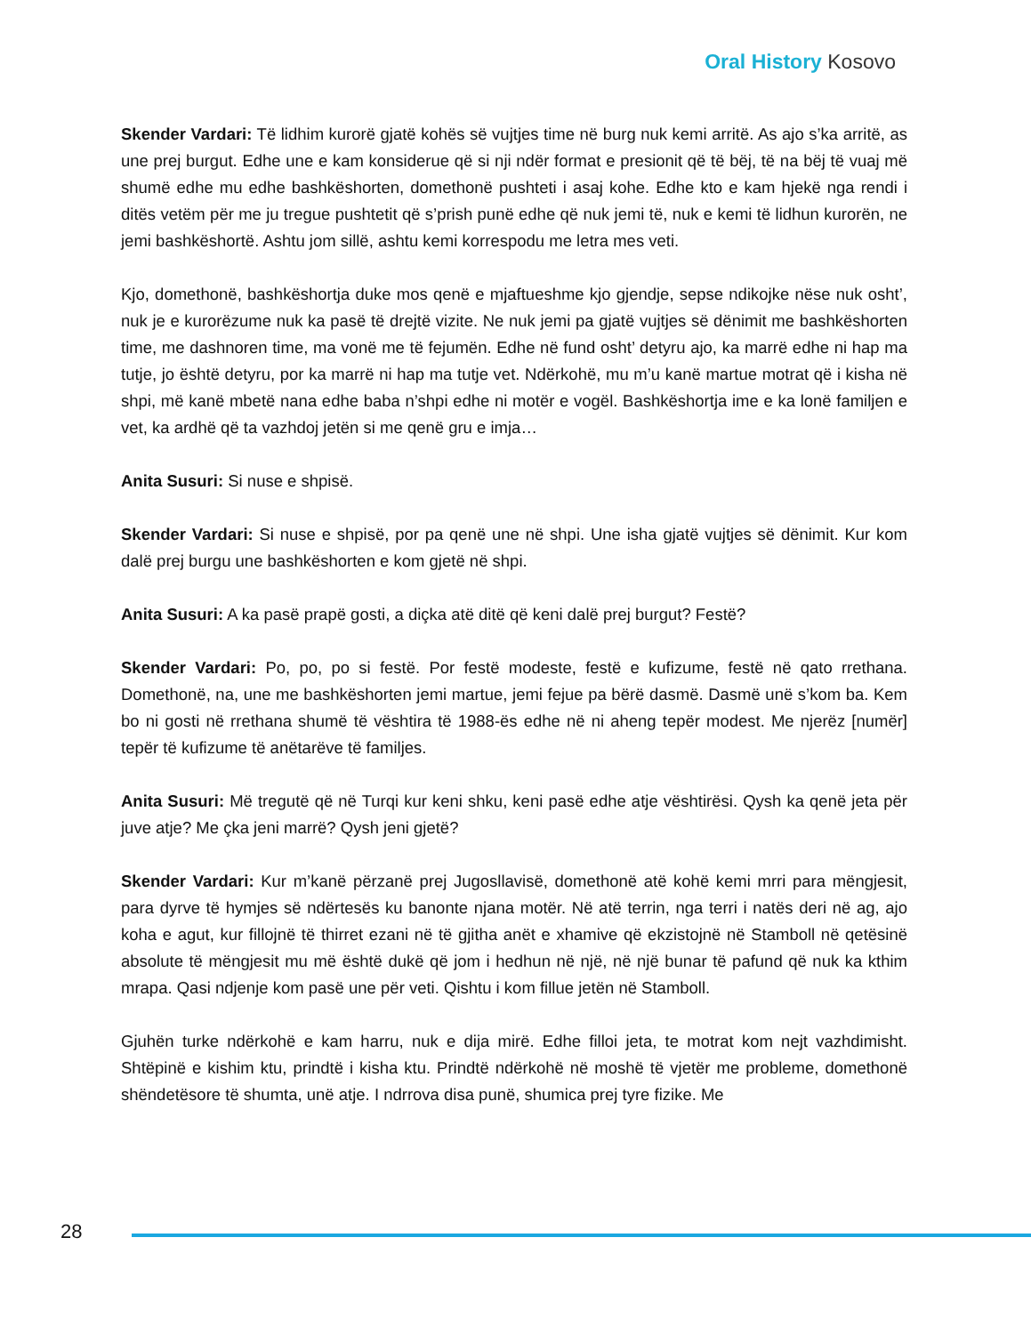Oral History Kosovo
Skender Vardari: Të lidhim kurorë gjatë kohës së vujtjes time në burg nuk kemi arritë. As ajo s’ka arritë, as une prej burgut. Edhe une e kam konsiderue që si nji ndër format e presionit që të bëj, të na bëj të vuaj më shumë edhe mu edhe bashkëshorten, domethonë pushteti i asaj kohe. Edhe kto e kam hjekë nga rendi i ditës vetëm për me ju tregue pushtetit që s’prish punë edhe që nuk jemi të, nuk e kemi të lidhun kurorën, ne jemi bashkëshortë. Ashtu jom sillë, ashtu kemi korrespodu me letra mes veti.
Kjo, domethonë, bashkëshortja duke mos qenë e mjaftueshme kjo gjendje, sepse ndikojke nëse nuk osht’, nuk je e kurorëzume nuk ka pasë të drejtë vizite. Ne nuk jemi pa gjatë vujtjes së dënimit me bashkëshorten time, me dashnoren time, ma vonë me të fejumën. Edhe në fund osht’ detyru ajo, ka marrë edhe ni hap ma tutje, jo është detyru, por ka marrë ni hap ma tutje vet. Ndërkohë, mu m’u kanë martue motrat që i kisha në shpi, më kanë mbetë nana edhe baba n’shpi edhe ni motër e vogël. Bashkëshortja ime e ka lonë familjen e vet, ka ardhë që ta vazhdoj jetën si me qenë gru e imja…
Anita Susuri: Si nuse e shpisë.
Skender Vardari: Si nuse e shpisë, por pa qenë une në shpi. Une isha gjatë vujtjes së dënimit. Kur kom dalë prej burgu une bashkëshorten e kom gjetë në shpi.
Anita Susuri: A ka pasë prapë gosti, a diçka atë ditë që keni dalë prej burgut? Festë?
Skender Vardari: Po, po, po si festë. Por festë modeste, festë e kufizume, festë në qato rrethana. Domethonë, na, une me bashkëshorten jemi martue, jemi fejue pa bërë dasmë. Dasmë unë s’kom ba. Kem bo ni gosti në rrethana shumë të vështira të 1988-ës edhe në ni aheng tepër modest. Me njerëz [numër] tepër të kufizume të anëtarëve të familjes.
Anita Susuri: Më tregutë që në Turqi kur keni shku, keni pasë edhe atje vështirësi. Qysh ka qenë jeta për juve atje? Me çka jeni marrë? Qysh jeni gjetë?
Skender Vardari: Kur m’kanë përzanë prej Jugosllavisë, domethonë atë kohë kemi mrri para mëngjesit, para dyrve të hymjes së ndërtesës ku banonte njana motër. Në atë terrin, nga terri i natës deri në ag, ajo koha e agut, kur fillojnë të thirret ezani në të gjitha anët e xhamive që ekzistojnë në Stamboll në qetësinë absolute të mëngjesit mu më është dukë që jom i hedhun në një, në një bunar të pafund që nuk ka kthim mrapa. Qasi ndjenje kom pasë une për veti. Qishtu i kom fillue jetën në Stamboll.
Gjuhën turke ndërkohë e kam harru, nuk e dija mirë. Edhe filloi jeta, te motrat kom nejt vazhdimisht. Shtëpinë e kishim ktu, prindtë i kisha ktu. Prindtë ndërkohë në moshë të vjetër me probleme, domethonë shëndetësore të shumta, unë atje. I ndrrova disa punë, shumica prej tyre fizike. Me
28